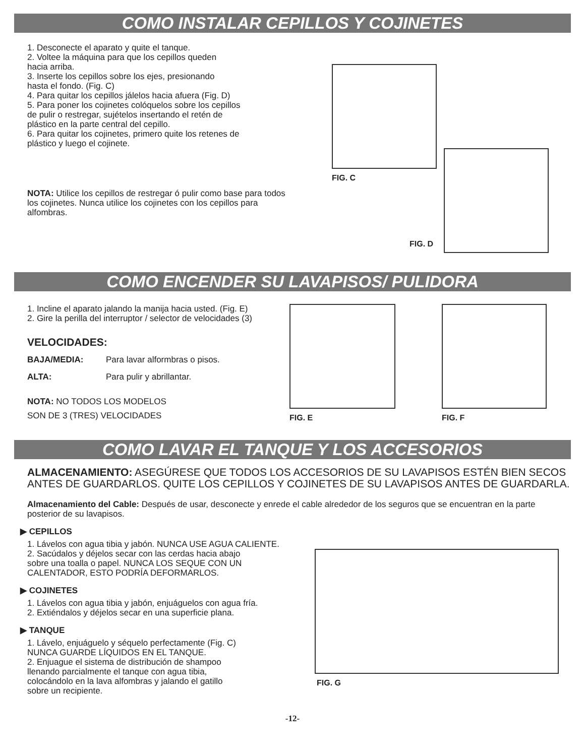COMO INSTALAR CEPILLOS Y COJINETES
1. Desconecte el aparato y quite el tanque.
2. Voltee la máquina para que los cepillos queden
hacia arriba.
3. Inserte los cepillos sobre los ejes, presionando
hasta el fondo. (Fig. C)
4. Para quitar los cepillos jálelos hacia afuera (Fig. D)
5. Para poner los cojinetes colóquelos sobre los cepillos
de pulir o restregar, sujételos insertando el retén de
plástico en la parte central del cepillo.
6. Para quitar los cojinetes, primero quite los retenes de
plástico y luego el cojinete.
NOTA: Utilice los cepillos de restregar ó pulir como base para todos los cojinetes. Nunca utilice los cojinetes con los cepillos para alfombras.
FIG. C
FIG. D
COMO ENCENDER SU LAVAPISOS/ PULIDORA
1. Incline el aparato jalando la manija hacia usted. (Fig. E)
2. Gire la perilla del interruptor / selector de velocidades (3)
VELOCIDADES:
BAJA/MEDIA: Para lavar alformbras o pisos.
ALTA: Para pulir y abrillantar.
NOTA: NO TODOS LOS MODELOS
SON DE 3 (TRES) VELOCIDADES
FIG. E FIG. F
COMO LAVAR EL TANQUE Y LOS ACCESORIOS
ALMACENAMIENTO: ASEGÚRESE QUE TODOS LOS ACCESORIOS DE SU LAVAPISOS ESTÉN BIEN SECOS ANTES DE GUARDARLOS. QUITE LOS CEPILLOS Y COJINETES DE SU LAVAPISOS ANTES DE GUARDARLA.
Almacenamiento del Cable: Después de usar, desconecte y enrede el cable alrededor de los seguros que se encuentran en la parte posterior de su lavapisos.
▶ CEPILLOS
1. Lávelos con agua tibia y jabón. NUNCA USE AGUA CALIENTE.
2. Sacúdalos y déjelos secar con las cerdas hacia abajo
sobre una toalla o papel. NUNCA LOS SEQUE CON UN
CALENTADOR, ESTO PODRÍA DEFORMARLOS.
▶ COJINETES
1. Lávelos con agua tibia y jabón, enjuáguelos con agua fría.
2. Extiéndalos y déjelos secar en una superficie plana.
▶ TANQUE
1. Lávelo, enjuáguelo y séquelo perfectamente (Fig. C)
NUNCA GUARDE LÍQUIDOS EN EL TANQUE.
2. Enjuague el sistema de distribución de shampoo
llenando parcialmente el tanque con agua tibia,
colocándolo en la lava alfombras y jalando el gatillo
sobre un recipiente.
FIG. G
-12-